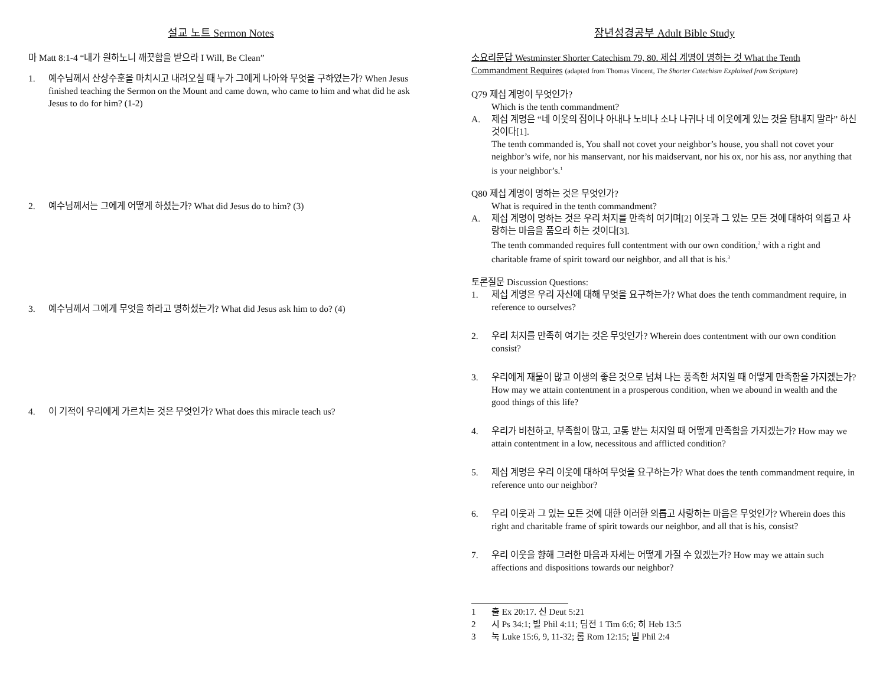설교 노트 Sermon Notes
마 Matt 8:1-4 “내가 원하노니 깨끗함을 받으라 I Will, Be Clean”
1. 예수님께서 산상수훈을 마치시고 내려오실 때 누가 그에게 나아와 무엇을 구하였는가? When Jesus finished teaching the Sermon on the Mount and came down, who came to him and what did he ask Jesus to do for him? (1-2)
2. 예수님께서는 그에게 어떻게 하셨는가? What did Jesus do to him? (3)
3. 예수님께서 그에게 무엇을 하라고 명하셨는가? What did Jesus ask him to do? (4)
4. 이 기적이 우리에게 가르치는 것은 무엇인가? What does this miracle teach us?
장년성경공부 Adult Bible Study
소요리문답 Westminster Shorter Catechism 79, 80. 제십 계명이 명하는 것 What the Tenth Commandment Requires (adapted from Thomas Vincent, The Shorter Catechism Explained from Scripture)
Q79 제십 계명이 무엇인가?
Which is the tenth commandment?
A. 제십 계명은 “네 이웃의 집이나 아내나 노비나 소나 나귀나 네 이웃에게 있는 것을 탐내지 말라” 하신 것이다[1].
The tenth commanded is, You shall not covet your neighbor’s house, you shall not covet your neighbor’s wife, nor his manservant, nor his maidservant, nor his ox, nor his ass, nor anything that is your neighbor’s.<sup>1</sup>
Q80 제십 계명이 명하는 것은 무엇인가?
What is required in the tenth commandment?
A. 제십 계명이 명하는 것은 우리 처지를 만족히 여기며[2] 이웃과 그 있는 모든 것에 대하여 의롭고 사랑하는 마음을 품으라 하는 것이다[3].
The tenth commanded requires full contentment with our own condition,<sup>2</sup> with a right and charitable frame of spirit toward our neighbor, and all that is his.<sup>3</sup>
토론질문 Discussion Questions:
1. 제십 계명은 우리 자신에 대해 무엇을 요구하는가? What does the tenth commandment require, in reference to ourselves?
2. 우리 처지를 만족히 여기는 것은 무엇인가? Wherein does contentment with our own condition consist?
3. 우리에게 재물이 많고 이생의 좋은 것으로 넘쳐 나는 풍족한 처지일 때 어떻게 만족함을 가지겠는가? How may we attain contentment in a prosperous condition, when we abound in wealth and the good things of this life?
4. 우리가 비천하고, 부족함이 많고, 고통 받는 처지일 때 어떻게 만족함을 가지겠는가? How may we attain contentment in a low, necessitous and afflicted condition?
5. 제십 계명은 우리 이웃에 대하여 무엇을 요구하는가? What does the tenth commandment require, in reference unto our neighbor?
6. 우리 이웃과 그 있는 모든 것에 대한 이러한 의롭고 사랑하는 마음은 무엇인가? Wherein does this right and charitable frame of spirit towards our neighbor, and all that is his, consist?
7. 우리 이웃을 향해 그러한 마음과 자세는 어떻게 가질 수 있겠는가? How may we attain such affections and dispositions towards our neighbor?
1 출 Ex 20:17. 신 Deut 5:21
2 시 Ps 34:1; 빌 Phil 4:11; 딤전 1 Tim 6:6; 히 Heb 13:5
3 눅 Luke 15:6, 9, 11-32; 롬 Rom 12:15; 빌 Phil 2:4